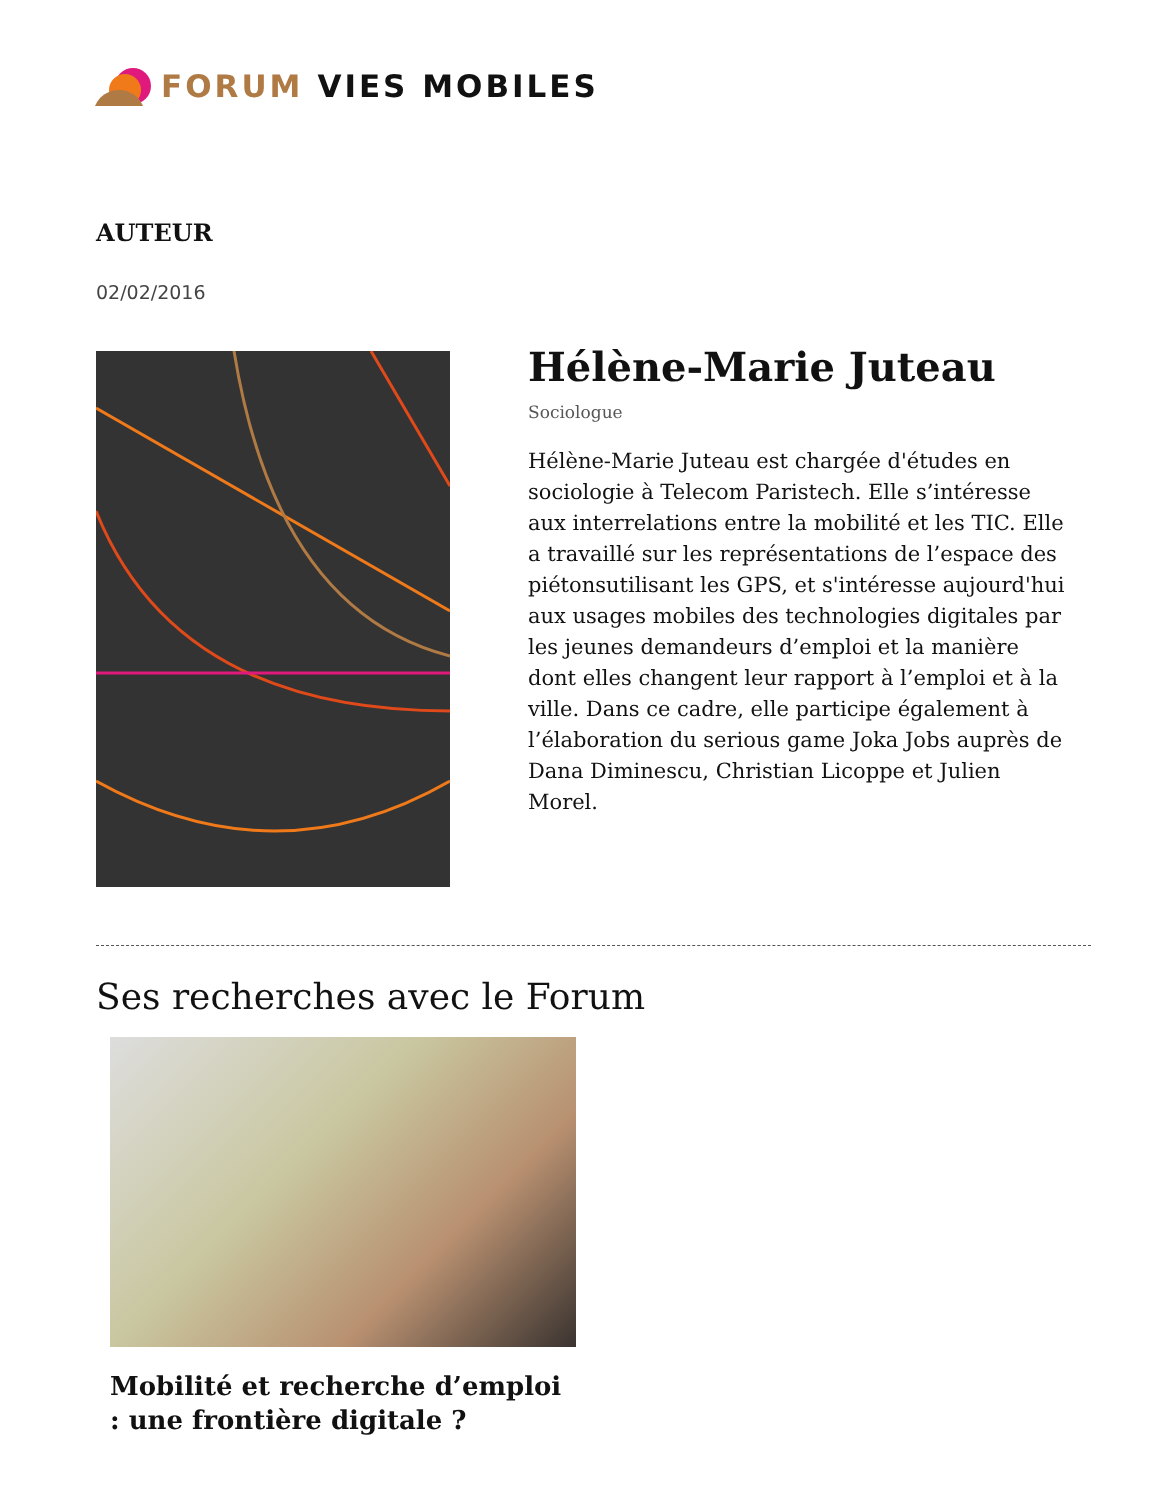FORUM VIES MOBILES
AUTEUR
02/02/2016
Hélène-Marie Juteau
Sociologue
Hélène-Marie Juteau est chargée d'études en sociologie à Telecom Paristech. Elle s’intéresse aux interrelations entre la mobilité et les TIC. Elle a travaillé sur les représentations de l’espace des piétonsutilisant les GPS, et s'intéresse aujourd'hui aux usages mobiles des technologies digitales par les jeunes demandeurs d’emploi et la manière dont elles changent leur rapport à l’emploi et à la ville. Dans ce cadre, elle participe également à l’élaboration du serious game Joka Jobs auprès de Dana Diminescu, Christian Licoppe et Julien Morel.
Ses recherches avec le Forum
Mobilité et recherche d’emploi : une frontière digitale ?